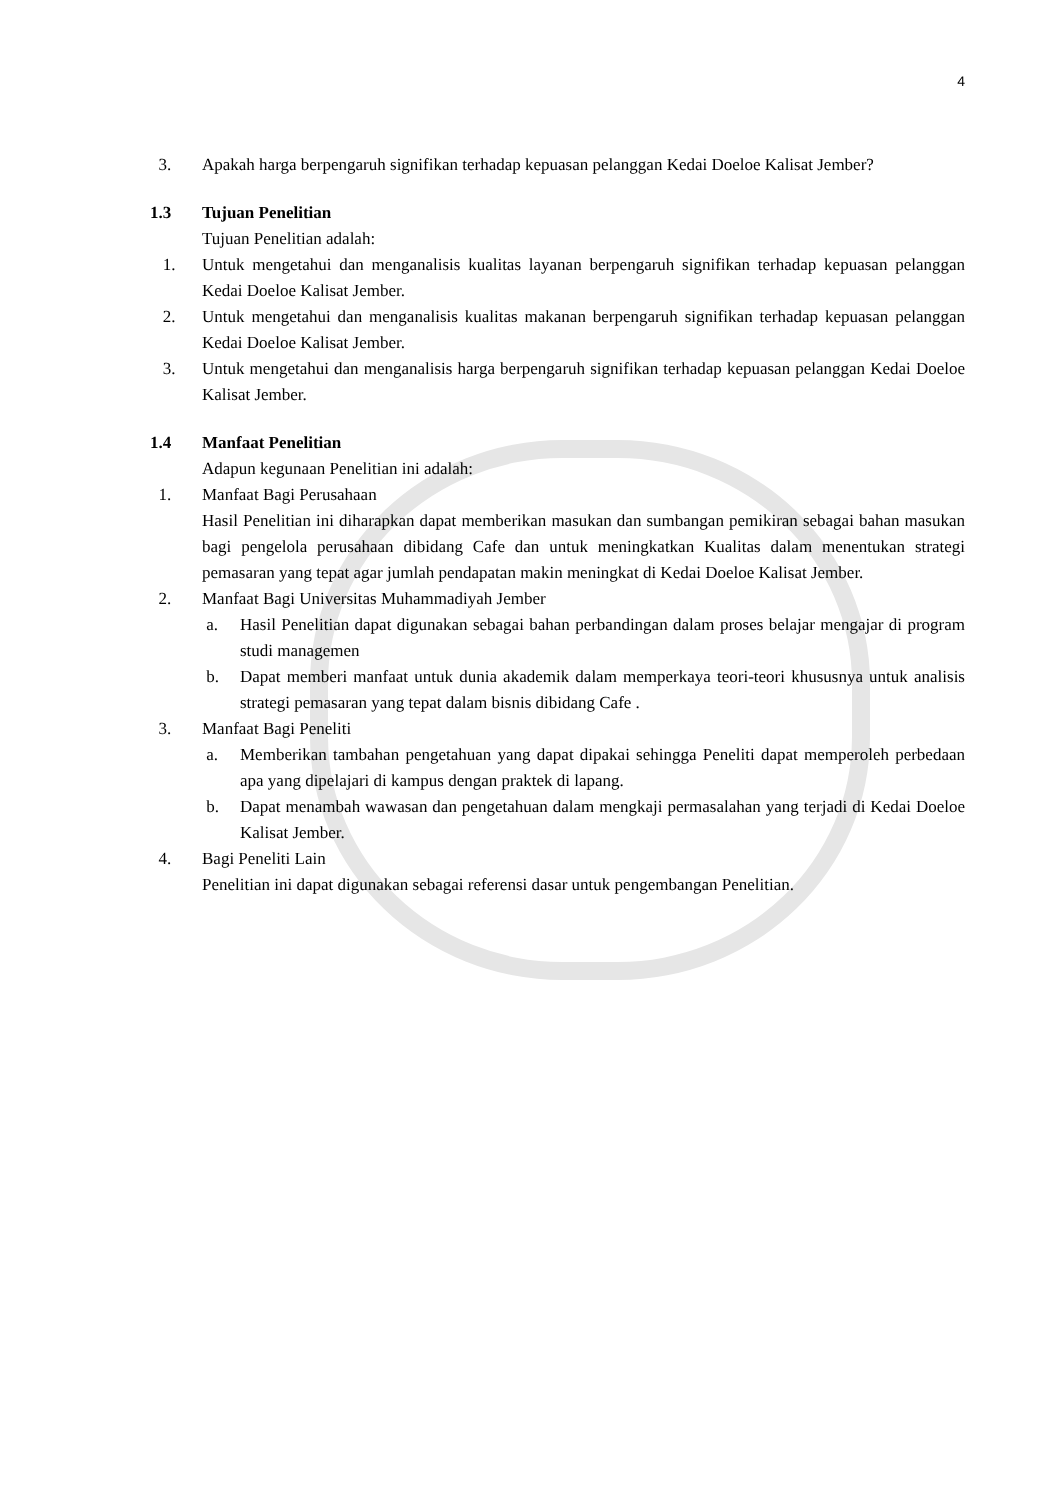4
3. Apakah harga berpengaruh signifikan terhadap kepuasan pelanggan Kedai Doeloe Kalisat Jember?
1.3 Tujuan Penelitian
Tujuan Penelitian adalah:
1. Untuk mengetahui dan menganalisis kualitas layanan berpengaruh signifikan terhadap kepuasan pelanggan Kedai Doeloe Kalisat Jember.
2. Untuk mengetahui dan menganalisis kualitas makanan berpengaruh signifikan terhadap kepuasan pelanggan Kedai Doeloe Kalisat Jember.
3. Untuk mengetahui dan menganalisis harga berpengaruh signifikan terhadap kepuasan pelanggan Kedai Doeloe Kalisat Jember.
1.4 Manfaat Penelitian
Adapun kegunaan Penelitian ini adalah:
1. Manfaat Bagi Perusahaan
Hasil Penelitian ini diharapkan dapat memberikan masukan dan sumbangan pemikiran sebagai bahan masukan bagi pengelola perusahaan dibidang Cafe dan untuk meningkatkan Kualitas dalam menentukan strategi pemasaran yang tepat agar jumlah pendapatan makin meningkat di Kedai Doeloe Kalisat Jember.
2. Manfaat Bagi Universitas Muhammadiyah Jember
a. Hasil Penelitian dapat digunakan sebagai bahan perbandingan dalam proses belajar mengajar di program studi managemen
b. Dapat memberi manfaat untuk dunia akademik dalam memperkaya teori-teori khususnya untuk analisis strategi pemasaran yang tepat dalam bisnis dibidang Cafe .
3. Manfaat Bagi Peneliti
a. Memberikan tambahan pengetahuan yang dapat dipakai sehingga Peneliti dapat memperoleh perbedaan apa yang dipelajari di kampus dengan praktek di lapang.
b. Dapat menambah wawasan dan pengetahuan dalam mengkaji permasalahan yang terjadi di Kedai Doeloe Kalisat Jember.
4. Bagi Peneliti Lain
Penelitian ini dapat digunakan sebagai referensi dasar untuk pengembangan Penelitian.